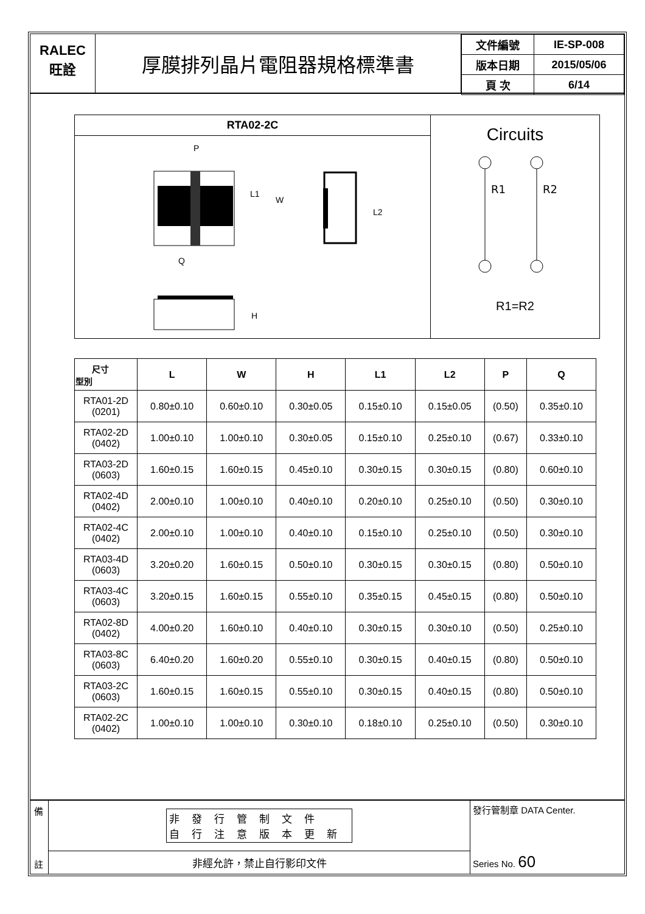RALEC
旺詮
厚膜排列晶片電阻器規格標準書
| 文件編號 | IE-SP-008 |
| 版本日期 | 2015/05/06 |
| 頁 次 | 6/14 |
RTA02-2C
P
L1
W
Q
L2
H
Circuits
R1
R2
R1=R2
| 尺寸 型別 | L | W | H | L1 | L2 | P | Q |
| --- | --- | --- | --- | --- | --- | --- | --- |
| RTA01-2D (0201) | 0.80±0.10 | 0.60±0.10 | 0.30±0.05 | 0.15±0.10 | 0.15±0.05 | (0.50) | 0.35±0.10 |
| RTA02-2D (0402) | 1.00±0.10 | 1.00±0.10 | 0.30±0.05 | 0.15±0.10 | 0.25±0.10 | (0.67) | 0.33±0.10 |
| RTA03-2D (0603) | 1.60±0.15 | 1.60±0.15 | 0.45±0.10 | 0.30±0.15 | 0.30±0.15 | (0.80) | 0.60±0.10 |
| RTA02-4D (0402) | 2.00±0.10 | 1.00±0.10 | 0.40±0.10 | 0.20±0.10 | 0.25±0.10 | (0.50) | 0.30±0.10 |
| RTA02-4C (0402) | 2.00±0.10 | 1.00±0.10 | 0.40±0.10 | 0.15±0.10 | 0.25±0.10 | (0.50) | 0.30±0.10 |
| RTA03-4D (0603) | 3.20±0.20 | 1.60±0.15 | 0.50±0.10 | 0.30±0.15 | 0.30±0.15 | (0.80) | 0.50±0.10 |
| RTA03-4C (0603) | 3.20±0.15 | 1.60±0.15 | 0.55±0.10 | 0.35±0.15 | 0.45±0.15 | (0.80) | 0.50±0.10 |
| RTA02-8D (0402) | 4.00±0.20 | 1.60±0.10 | 0.40±0.10 | 0.30±0.15 | 0.30±0.10 | (0.50) | 0.25±0.10 |
| RTA03-8C (0603) | 6.40±0.20 | 1.60±0.20 | 0.55±0.10 | 0.30±0.15 | 0.40±0.15 | (0.80) | 0.50±0.10 |
| RTA03-2C (0603) | 1.60±0.15 | 1.60±0.15 | 0.55±0.10 | 0.30±0.15 | 0.40±0.15 | (0.80) | 0.50±0.10 |
| RTA02-2C (0402) | 1.00±0.10 | 1.00±0.10 | 0.30±0.10 | 0.18±0.10 | 0.25±0.10 | (0.50) | 0.30±0.10 |
備
註
非發行管制文件
自行注意版本更新
非經允許，禁止自行影印文件
發行管制章 DATA Center.
Series No. 60